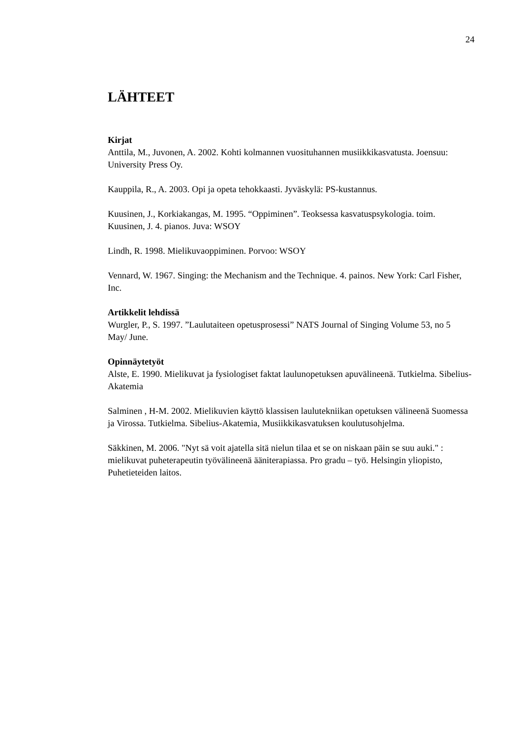24
LÄHTEET
Kirjat
Anttila, M., Juvonen, A. 2002. Kohti kolmannen vuosituhannen musiikkikasvatusta. Joensuu: University Press Oy.
Kauppila, R., A. 2003. Opi ja opeta tehokkaasti. Jyväskylä: PS-kustannus.
Kuusinen, J., Korkiakangas, M. 1995. “Oppiminen”. Teoksessa kasvatuspsykologia. toim. Kuusinen, J. 4. pianos. Juva: WSOY
Lindh, R. 1998. Mielikuvaoppiminen. Porvoo: WSOY
Vennard, W. 1967. Singing: the Mechanism and the Technique. 4. painos. New York: Carl Fisher, Inc.
Artikkelit lehdissä
Wurgler, P., S. 1997. ”Laulutaiteen opetusprosessi” NATS Journal of Singing Volume 53, no 5 May/ June.
Opinnäytetyöt
Alste, E. 1990. Mielikuvat ja fysiologiset faktat laulunopetuksen apuvälineenä. Tutkielma. Sibelius-Akatemia
Salminen , H-M. 2002. Mielikuvien käyttö klassisen laulutekniikan opetuksen välineenä Suomessa ja Virossa. Tutkielma. Sibelius-Akatemia, Musiikkikasvatuksen koulutusohjelma.
Säkkinen, M. 2006. "Nyt sä voit ajatella sitä nielun tilaa et se on niskaan päin se suu auki." : mielikuvat puheterapeutin työvälineenä ääniterapiassa. Pro gradu – työ. Helsingin yliopisto, Puhetieteiden laitos.